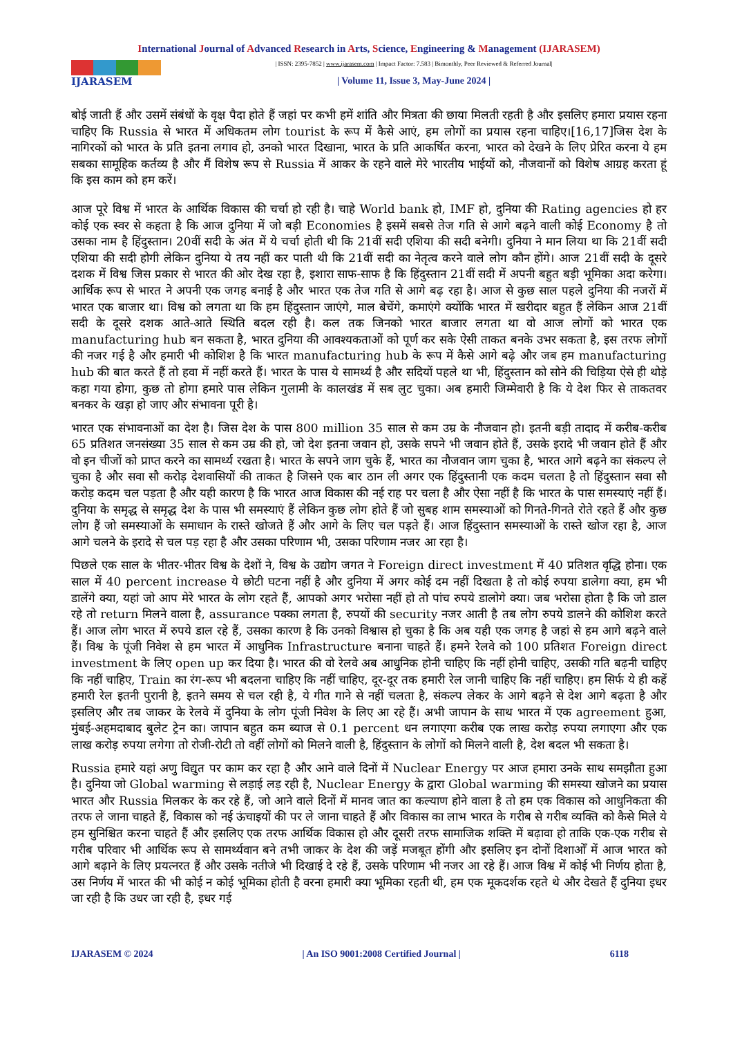International Journal of Advanced Research in Arts, Science, Engineering & Management (IJARASEM)
IJARASEM
| ISSN: 2395-7852 | www.ijarasem.com | Impact Factor: 7.583 | Bimonthly, Peer Reviewed & Referred Journal|
| Volume 11, Issue 3, May-June 2024 |
बोई जाती हैं और उसमें संबंधों के वृक्ष पैदा होते हैं जहां पर कभी हमें शांति और मित्रता की छाया मिलती रहती है और इसलिए हमारा प्रयास रहना चाहिए कि Russia से भारत में अधिकतम लोग tourist के रूप में कैसे आएं, हम लोगों का प्रयास रहना चाहिए।[16,17]जिस देश के नागिरकों को भारत के प्रति इतना लगाव हो, उनको भारत दिखाना, भारत के प्रति आकर्षित करना, भारत को देखने के लिए प्रेरित करना ये हम सबका सामूहिक कर्तव्य है और मैं विशेष रूप से Russia में आकर के रहने वाले मेरे भारतीय भाईयों को, नौजवानों को विशेष आग्रह करता हूं कि इस काम को हम करें।
आज पूरे विश्व में भारत के आर्थिक विकास की चर्चा हो रही है। चाहे World bank हो, IMF हो, दुनिया की Rating agencies हो हर कोई एक स्वर से कहता है कि आज दुनिया में जो बड़ी Economies है इसमें सबसे तेज गति से आगे बढ़ने वाली कोई Economy है तो उसका नाम है हिंदुस्तान। 20वीं सदी के अंत में ये चर्चा होती थी कि 21वीं सदी एशिया की सदी बनेगी। दुनिया ने मान लिया था कि 21वीं सदी एशिया की सदी होगी लेकिन दुनिया ये तय नहीं कर पाती थी कि 21वीं सदी का नेतृत्व करने वाले लोग कौन होंगे। आज 21वीं सदी के दूसरे दशक में विश्व जिस प्रकार से भारत की ओर देख रहा है, इशारा साफ-साफ है कि हिंदुस्तान 21वीं सदी में अपनी बहुत बड़ी भूमिका अदा करेगा। आर्थिक रूप से भारत ने अपनी एक जगह बनाई है और भारत एक तेज गति से आगे बढ़ रहा है। आज से कुछ साल पहले दुनिया की नजरों में भारत एक बाजार था। विश्व को लगता था कि हम हिंदुस्तान जाएंगे, माल बेचेंगे, कमाएंगे क्योंकि भारत में खरीदार बहुत हैं लेकिन आज 21वीं सदी के दूसरे दशक आते-आते स्थिति बदल रही है। कल तक जिनको भारत बाजार लगता था वो आज लोगों को भारत एक manufacturing hub बन सकता है, भारत दुनिया की आवश्यकताओं को पूर्ण कर सके ऐसी ताकत बनके उभर सकता है, इस तरफ लोगों की नजर गई है और हमारी भी कोशिश है कि भारत manufacturing hub के रूप में कैसे आगे बढ़े और जब हम manufacturing hub की बात करते हैं तो हवा में नहीं करते हैं। भारत के पास ये सामर्थ्य है और सदियों पहले था भी, हिंदुस्तान को सोने की चिड़िया ऐसे ही थोड़े कहा गया होगा, कुछ तो होगा हमारे पास लेकिन गुलामी के कालखंड में सब लुट चुका। अब हमारी जिम्मेवारी है कि ये देश फिर से ताकतवर बनकर के खड़ा हो जाए और संभावना पूरी है।
भारत एक संभावनाओं का देश है। जिस देश के पास 800 million 35 साल से कम उम्र के नौजवान हो। इतनी बड़ी तादाद में करीब-करीब 65 प्रतिशत जनसंख्या 35 साल से कम उम्र की हो, जो देश इतना जवान हो, उसके सपने भी जवान होते हैं, उसके इरादे भी जवान होते हैं और वो इन चीजों को प्राप्त करने का सामर्थ्य रखता है। भारत के सपने जाग चुके हैं, भारत का नौजवान जाग चुका है, भारत आगे बढ़ने का संकल्प ले चुका है और सवा सौ करोड़ देशवासियों की ताकत है जिसने एक बार ठान ली अगर एक हिंदुस्तानी एक कदम चलता है तो हिंदुस्तान सवा सौ करोड़ कदम चल पड़ता है और यही कारण है कि भारत आज विकास की नई राह पर चला है और ऐसा नहीं है कि भारत के पास समस्याएं नहीं हैं। दुनिया के समृद्ध से समृद्ध देश के पास भी समस्याएं हैं लेकिन कुछ लोग होते हैं जो सुबह शाम समस्याओं को गिनते-गिनते रोते रहते हैं और कुछ लोग हैं जो समस्याओं के समाधान के रास्ते खोजते हैं और आगे के लिए चल पड़ते हैं। आज हिंदुस्तान समस्याओं के रास्ते खोज रहा है, आज आगे चलने के इरादे से चल पड़ रहा है और उसका परिणाम भी, उसका परिणाम नजर आ रहा है।
पिछले एक साल के भीतर-भीतर विश्व के देशों ने, विश्व के उद्योग जगत ने Foreign direct investment में 40 प्रतिशत वृद्धि होना। एक साल में 40 percent increase ये छोटी घटना नहीं है और दुनिया में अगर कोई दम नहीं दिखता है तो कोई रुपया डालेगा क्या, हम भी डालेंगे क्या, यहां जो आप मेरे भारत के लोग रहते हैं, आपको अगर भरोसा नहीं हो तो पांच रुपये डालोगे क्या। जब भरोसा होता है कि जो डाल रहे तो return मिलने वाला है, assurance पक्का लगता है, रुपयों की security नजर आती है तब लोग रुपये डालने की कोशिश करते हैं। आज लोग भारत में रुपये डाल रहे हैं, उसका कारण है कि उनको विश्वास हो चुका है कि अब यही एक जगह है जहां से हम आगे बढ़ने वाले हैं। विश्व के पूंजी निवेश से हम भारत में आधुनिक Infrastructure बनाना चाहते हैं। हमने रेलवे को 100 प्रतिशत Foreign direct investment के लिए open up कर दिया है। भारत की वो रेलवे अब आधुनिक होनी चाहिए कि नहीं होनी चाहिए, उसकी गति बढ़नी चाहिए कि नहीं चाहिए, Train का रंग-रूप भी बदलना चाहिए कि नहीं चाहिए, दूर-दूर तक हमारी रेल जानी चाहिए कि नहीं चाहिए। हम सिर्फ ये ही कहें हमारी रेल इतनी पुरानी है, इतने समय से चल रही है, ये गीत गाने से नहीं चलता है, संकल्प लेकर के आगे बढ़ने से देश आगे बढ़ता है और इसलिए और तब जाकर के रेलवे में दुनिया के लोग पूंजी निवेश के लिए आ रहे हैं। अभी जापान के साथ भारत में एक agreement हुआ, मुंबई-अहमदाबाद बुलेट ट्रेन का। जापान बहुत कम ब्याज से 0.1 percent धन लगाएगा करीब एक लाख करोड़ रुपया लगाएगा और एक लाख करोड़ रुपया लगेगा तो रोजी-रोटी तो वहीं लोगों को मिलने वाली है, हिंदुस्तान के लोगों को मिलने वाली है, देश बदल भी सकता है।
Russia हमारे यहां अणु विद्युत पर काम कर रहा है और आने वाले दिनों में Nuclear Energy पर आज हमारा उनके साथ समझौता हुआ है। दुनिया जो Global warming से लड़ाई लड़ रही है, Nuclear Energy के द्वारा Global warming की समस्या खोजने का प्रयास भारत और Russia मिलकर के कर रहे हैं, जो आने वाले दिनों में मानव जात का कल्याण होने वाला है तो हम एक विकास को आधुनिकता की तरफ ले जाना चाहते हैं, विकास को नई ऊंचाइयों की पर ले जाना चाहते हैं और विकास का लाभ भारत के गरीब से गरीब व्यक्ति को कैसे मिले ये हम सुनिश्चित करना चाहते हैं और इसलिए एक तरफ आर्थिक विकास हो और दूसरी तरफ सामाजिक शक्ति में बढ़ावा हो ताकि एक-एक गरीब से गरीब परिवार भी आर्थिक रूप से सामर्थ्यवान बने तभी जाकर के देश की जड़ें मजबूत होंगी और इसलिए इन दोनों दिशाओँ में आज भारत को आगे बढ़ाने के लिए प्रयत्नरत हैं और उसके नतीजे भी दिखाई दे रहे हैं, उसके परिणाम भी नजर आ रहे हैं। आज विश्व में कोई भी निर्णय होता है, उस निर्णय में भारत की भी कोई न कोई भूमिका होती है वरना हमारी क्या भूमिका रहती थी, हम एक मूकदर्शक रहते थे और देखते हैं दुनिया इधर जा रही है कि उधर जा रही है, इधर गई
IJARASEM © 2024 | An ISO 9001:2008 Certified Journal | 6118